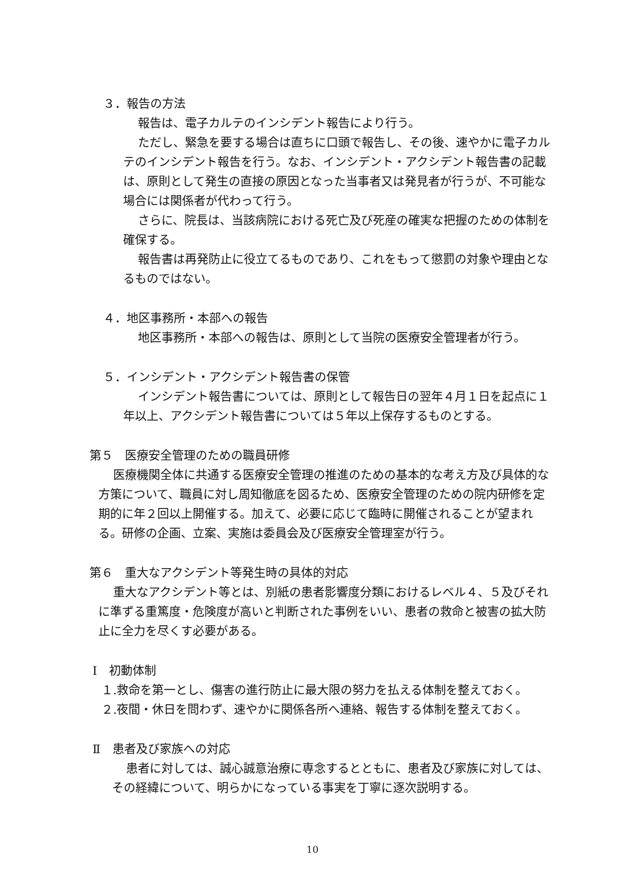３．報告の方法
報告は、電子カルテのインシデント報告により行う。
ただし、緊急を要する場合は直ちに口頭で報告し、その後、速やかに電子カルテのインシデント報告を行う。なお、インシデント・アクシデント報告書の記載は、原則として発生の直接の原因となった当事者又は発見者が行うが、不可能な場合には関係者が代わって行う。
さらに、院長は、当該病院における死亡及び死産の確実な把握のための体制を確保する。
報告書は再発防止に役立てるものであり、これをもって懲罰の対象や理由となるものではない。
４．地区事務所・本部への報告
地区事務所・本部への報告は、原則として当院の医療安全管理者が行う。
５．インシデント・アクシデント報告書の保管
インシデント報告書については、原則として報告日の翌年４月１日を起点に１年以上、アクシデント報告書については５年以上保存するものとする。
第５　医療安全管理のための職員研修
医療機関全体に共通する医療安全管理の推進のための基本的な考え方及び具体的な方策について、職員に対し周知徹底を図るため、医療安全管理のための院内研修を定期的に年２回以上開催する。加えて、必要に応じて臨時に開催されることが望まれる。研修の企画、立案、実施は委員会及び医療安全管理室が行う。
第６　重大なアクシデント等発生時の具体的対応
重大なアクシデント等とは、別紙の患者影響度分類におけるレベル４、５及びそれに準ずる重篤度・危険度が高いと判断された事例をいい、患者の救命と被害の拡大防止に全力を尽くす必要がある。
Ⅰ　初動体制
１.救命を第一とし、傷害の進行防止に最大限の努力を払える体制を整えておく。
２.夜間・休日を問わず、速やかに関係各所へ連絡、報告する体制を整えておく。
Ⅱ　患者及び家族への対応
患者に対しては、誠心誠意治療に専念するとともに、患者及び家族に対しては、その経緯について、明らかになっている事実を丁寧に逐次説明する。
10